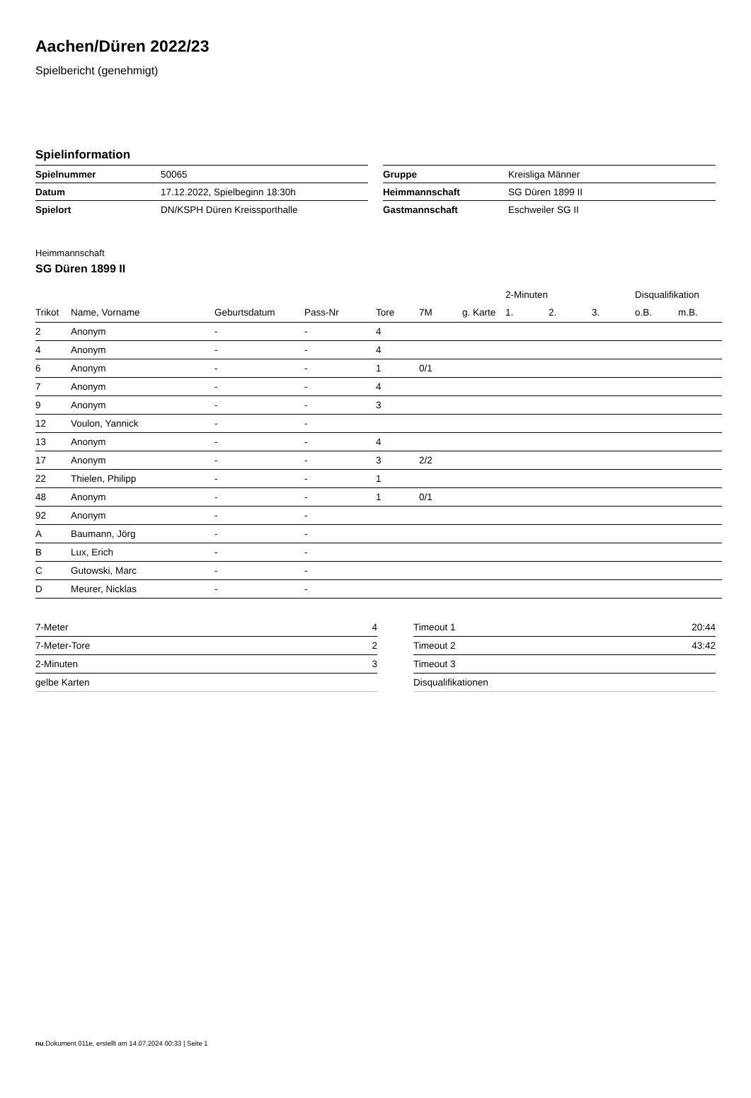Aachen/Düren 2022/23
Spielbericht (genehmigt)
Spielinformation
| Spielnummer | 50065 |
| Datum | 17.12.2022, Spielbeginn 18:30h |
| Spielort | DN/KSPH Düren Kreissporthalle |
| Gruppe | Kreisliga Männer |
| Heimmannschaft | SG Düren 1899 II |
| Gastmannschaft | Eschweiler SG II |
Heimmannschaft
SG Düren 1899 II
| | | | | | | | 2-Minuten | | | Disqualifikation | |
| --- | --- | --- | --- | --- | --- | --- | --- | --- | --- | --- | --- |
| Trikot | Name, Vorname | Geburtsdatum | Pass-Nr | Tore | 7M | g. Karte | 1. | 2. | 3. | o.B. | m.B. |
| 2 | Anonym | - | - | 4 | | | | | | | |
| 4 | Anonym | - | - | 4 | | | | | | | |
| 6 | Anonym | - | - | 1 | 0/1 | | | | | | |
| 7 | Anonym | - | - | 4 | | | | | | | |
| 9 | Anonym | - | - | 3 | | | | | | | |
| 12 | Voulon, Yannick | - | - | | | | | | | | |
| 13 | Anonym | - | - | 4 | | | | | | | |
| 17 | Anonym | - | - | 3 | 2/2 | | | | | | |
| 22 | Thielen, Philipp | - | - | 1 | | | | | | | |
| 48 | Anonym | - | - | 1 | 0/1 | | | | | | |
| 92 | Anonym | - | - | | | | | | | | |
| A | Baumann, Jörg | - | - | | | | | | | | |
| B | Lux, Erich | - | - | | | | | | | | |
| C | Gutowski, Marc | - | - | | | | | | | | |
| D | Meurer, Nicklas | - | - | | | | | | | | |
| 7-Meter | 4 |
| 7-Meter-Tore | 2 |
| 2-Minuten | 3 |
| gelbe Karten | |
| Timeout 1 | 20:44 |
| Timeout 2 | 43:42 |
| Timeout 3 | |
| Disqualifikationen | |
nu.Dokument 011e, erstellt am 14.07.2024 00:33 | Seite 1